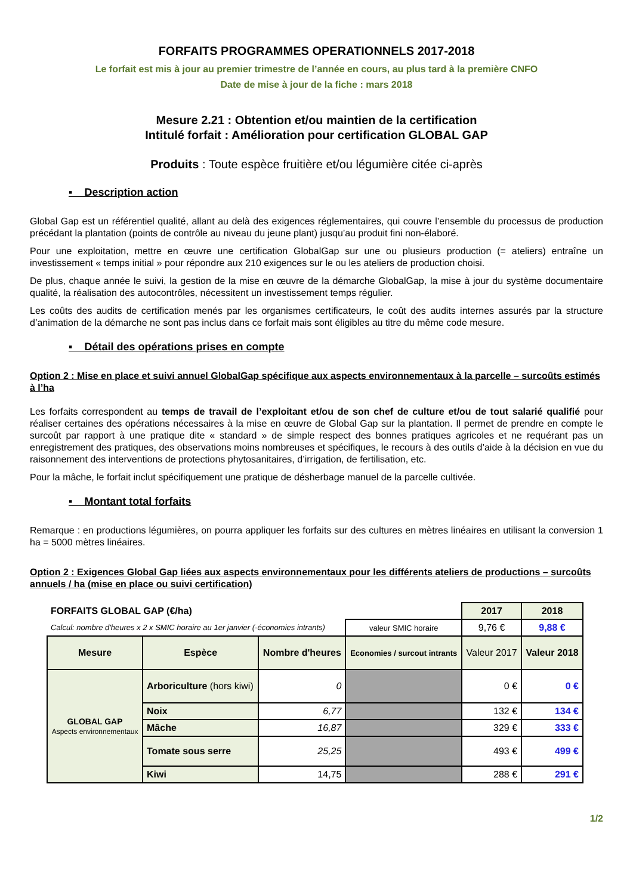FORFAITS PROGRAMMES OPERATIONNELS 2017-2018
Le forfait est mis à jour au premier trimestre de l’année en cours, au plus tard à la première CNFO
Date de mise à jour de la fiche : mars 2018
Mesure 2.21 : Obtention et/ou maintien de la certification
Intitulé forfait : Amélioration pour certification GLOBAL GAP
Produits : Toute espèce fruitière et/ou légumière citée ci-après
▪ Description action
Global Gap est un référentiel qualité, allant au delà des exigences réglementaires, qui couvre l’ensemble du processus de production précédant la plantation (points de contrôle au niveau du jeune plant) jusqu’au produit fini non-élaboré.
Pour une exploitation, mettre en œuvre une certification GlobalGap sur une ou plusieurs production (= ateliers) entraîne un investissement « temps initial » pour répondre aux 210 exigences sur le ou les ateliers de production choisi.
De plus, chaque année le suivi, la gestion de la mise en œuvre de la démarche GlobalGap, la mise à jour du système documentaire qualité, la réalisation des autocontrôles, nécessitent un investissement temps régulier.
Les coûts des audits de certification menés par les organismes certificateurs, le coût des audits internes assurés par la structure d’animation de la démarche ne sont pas inclus dans ce forfait mais sont éligibles au titre du même code mesure.
▪ Détail des opérations prises en compte
Option 2 : Mise en place et suivi annuel GlobalGap spécifique aux aspects environnementaux à la parcelle – surcoûts estimés à l’ha
Les forfaits correspondent au temps de travail de l’exploitant et/ou de son chef de culture et/ou de tout salarié qualifié pour réaliser certaines des opérations nécessaires à la mise en œuvre de Global Gap sur la plantation. Il permet de prendre en compte le surcoût par rapport à une pratique dite « standard » de simple respect des bonnes pratiques agricoles et ne requérant pas un enregistrement des pratiques, des observations moins nombreuses et spécifiques, le recours à des outils d’aide à la décision en vue du raisonnement des interventions de protections phytosanitaires, d’irrigation, de fertilisation, etc.
Pour la mâche, le forfait inclut spécifiquement une pratique de désherbage manuel de la parcelle cultivée.
▪ Montant total forfaits
Remarque : en productions légumières, on pourra appliquer les forfaits sur des cultures en mètres linéaires en utilisant la conversion 1 ha = 5000 mètres linéaires.
Option 2 : Exigences Global Gap liées aux aspects environnementaux pour les différents ateliers de productions – surcoûts annuels / ha (mise en place ou suivi certification)
| FORFAITS GLOBAL GAP (€/ha) | | | | 2017 | 2018 |
| Calcul: nombre d'heures x 2 x SMIC horaire au 1er janvier (-économies intrants) | | | valeur SMIC horaire | 9,76 € | 9,88 € |
| Mesure | Espèce | Nombre d'heures | Economies / surcout intrants | Valeur 2017 | Valeur 2018 |
| GLOBAL GAP Aspects environnementaux | Arboriculture (hors kiwi) | 0 | | 0 € | 0 € |
| | Noix | 6,77 | | 132 € | 134 € |
| | Mâche | 16,87 | | 329 € | 333 € |
| | Tomate sous serre | 25,25 | | 493 € | 499 € |
| | Kiwi | 14,75 | | 288 € | 291 € |
1/2